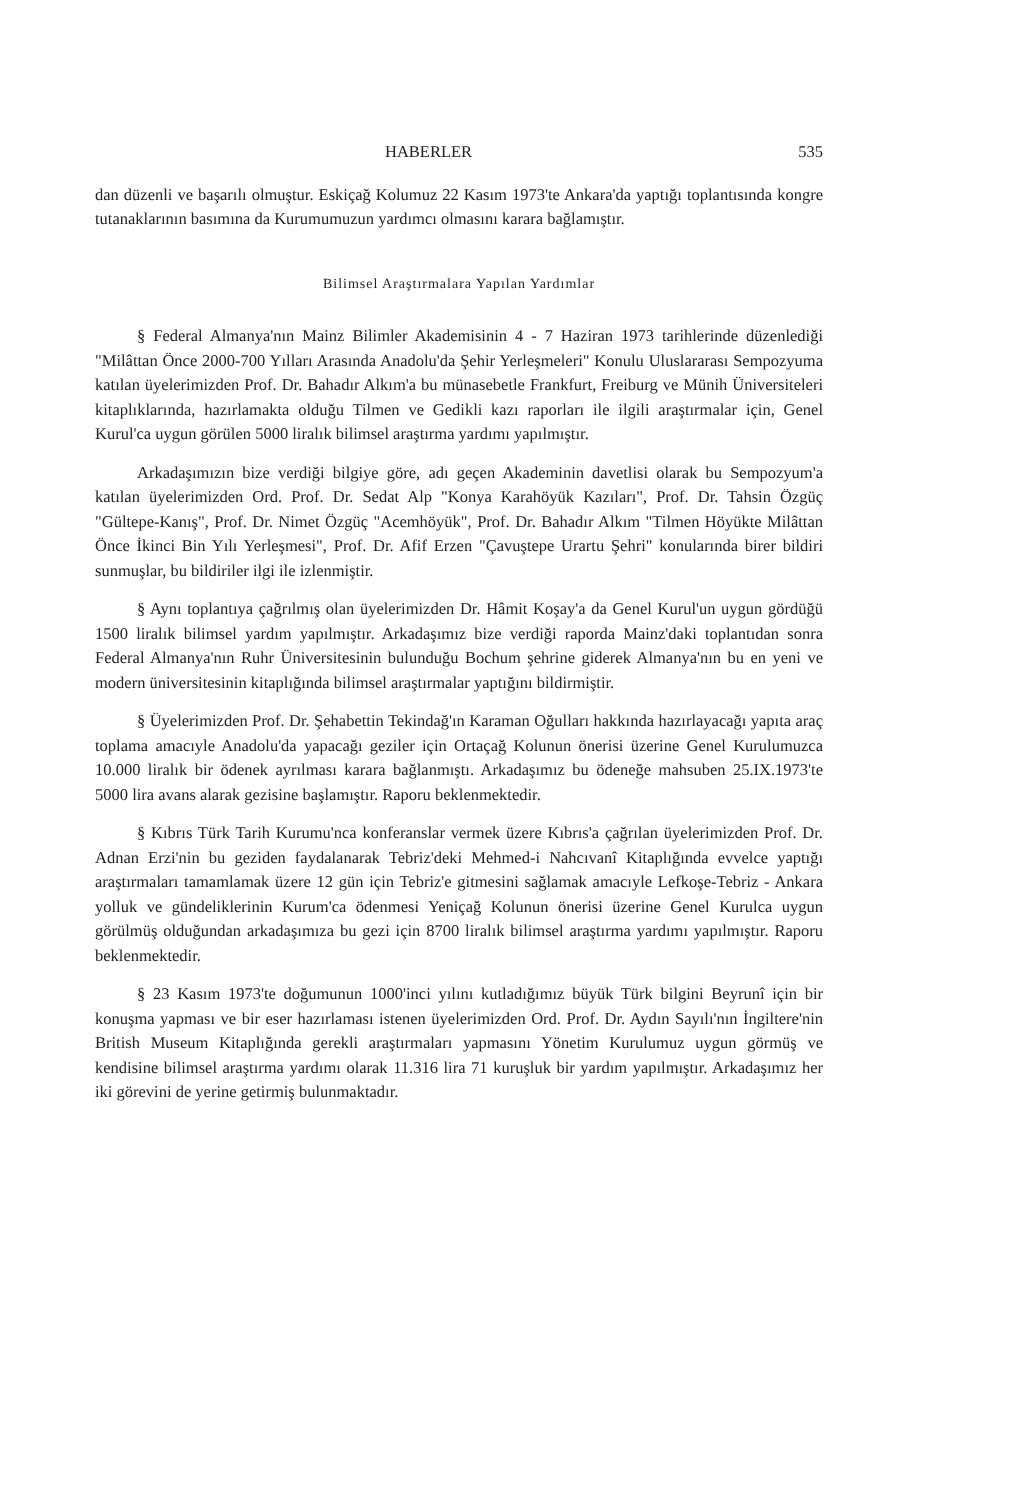HABERLER 535
dan düzenli ve başarılı olmuştur. Eskiçağ Kolumuz 22 Kasım 1973'te Ankara'da yaptığı toplantısında kongre tutanaklarının basımına da Kurumumuzun yardımcı olmasını karara bağlamıştır.
Bilimsel Araştırmalara Yapılan Yardımlar
§ Federal Almanya'nın Mainz Bilimler Akademisinin 4 - 7 Haziran 1973 tarihlerinde düzenlediği "Milâttan Önce 2000-700 Yılları Arasında Anadolu'da Şehir Yerleşmeleri" Konulu Uluslararası Sempozyuma katılan üyelerimizden Prof. Dr. Bahadır Alkım'a bu münasebetle Frankfurt, Freiburg ve Münih Üniversiteleri kitaplıklarında, hazırlamakta olduğu Tilmen ve Gedikli kazı raporları ile ilgili araştırmalar için, Genel Kurul'ca uygun görülen 5000 liralık bilimsel araştırma yardımı yapılmıştır.
Arkadaşımızın bize verdiği bilgiye göre, adı geçen Akademinin davetlisi olarak bu Sempozyum'a katılan üyelerimizden Ord. Prof. Dr. Sedat Alp "Konya Karahöyük Kazıları", Prof. Dr. Tahsin Özgüç "Gültepe-Kanış", Prof. Dr. Nimet Özgüç "Acemhöyük", Prof. Dr. Bahadır Alkım "Tilmen Höyükte Milâttan Önce İkinci Bin Yılı Yerleşmesi", Prof. Dr. Afif Erzen "Çavuştepe Urartu Şehri" konularında birer bildiri sunmuşlar, bu bildiriler ilgi ile izlenmiştir.
§ Aynı toplantıya çağrılmış olan üyelerimizden Dr. Hâmit Koşay'a da Genel Kurul'un uygun gördüğü 1500 liralık bilimsel yardım yapılmıştır. Arkadaşımız bize verdiği raporda Mainz'daki toplantıdan sonra Federal Almanya'nın Ruhr Üniversitesinin bulunduğu Bochum şehrine giderek Almanya'nın bu en yeni ve modern üniversitesinin kitaplığında bilimsel araştırmalar yaptığını bildirmiştir.
§ Üyelerimizden Prof. Dr. Şehabettin Tekindağ'ın Karaman Oğulları hakkında hazırlayacağı yapıta araç toplama amacıyle Anadolu'da yapacağı geziler için Ortaçağ Kolunun önerisi üzerine Genel Kurulumuzca 10.000 liralık bir ödenek ayrılması karara bağlanmıştı. Arkadaşımız bu ödeneğe mahsuben 25.IX.1973'te 5000 lira avans alarak gezisine başlamıştır. Raporu beklenmektedir.
§ Kıbrıs Türk Tarih Kurumu'nca konferanslar vermek üzere Kıbrıs'a çağrılan üyelerimizden Prof. Dr. Adnan Erzi'nin bu geziden faydalanarak Tebriz'deki Mehmed-i Nahcıvanî Kitaplığında evvelce yaptığı araştırmaları tamamlamak üzere 12 gün için Tebriz'e gitmesini sağlamak amacıyle Lefkoşe-Tebriz - Ankara yolluk ve gündeliklerinin Kurum'ca ödenmesi Yeniçağ Kolunun önerisi üzerine Genel Kurulca uygun görülmüş olduğundan arkadaşımıza bu gezi için 8700 liralık bilimsel araştırma yardımı yapılmıştır. Raporu beklenmektedir.
§ 23 Kasım 1973'te doğumunun 1000'inci yılını kutladığımız büyük Türk bilgini Beyrunî için bir konuşma yapması ve bir eser hazırlaması istenen üyelerimizden Ord. Prof. Dr. Aydın Sayılı'nın İngiltere'nin British Museum Kitaplığında gerekli araştırmaları yapmasını Yönetim Kurulumuz uygun görmüş ve kendisine bilimsel araştırma yardımı olarak 11.316 lira 71 kuruşluk bir yardım yapılmıştır. Arkadaşımız her iki görevini de yerine getirmiş bulunmaktadır.